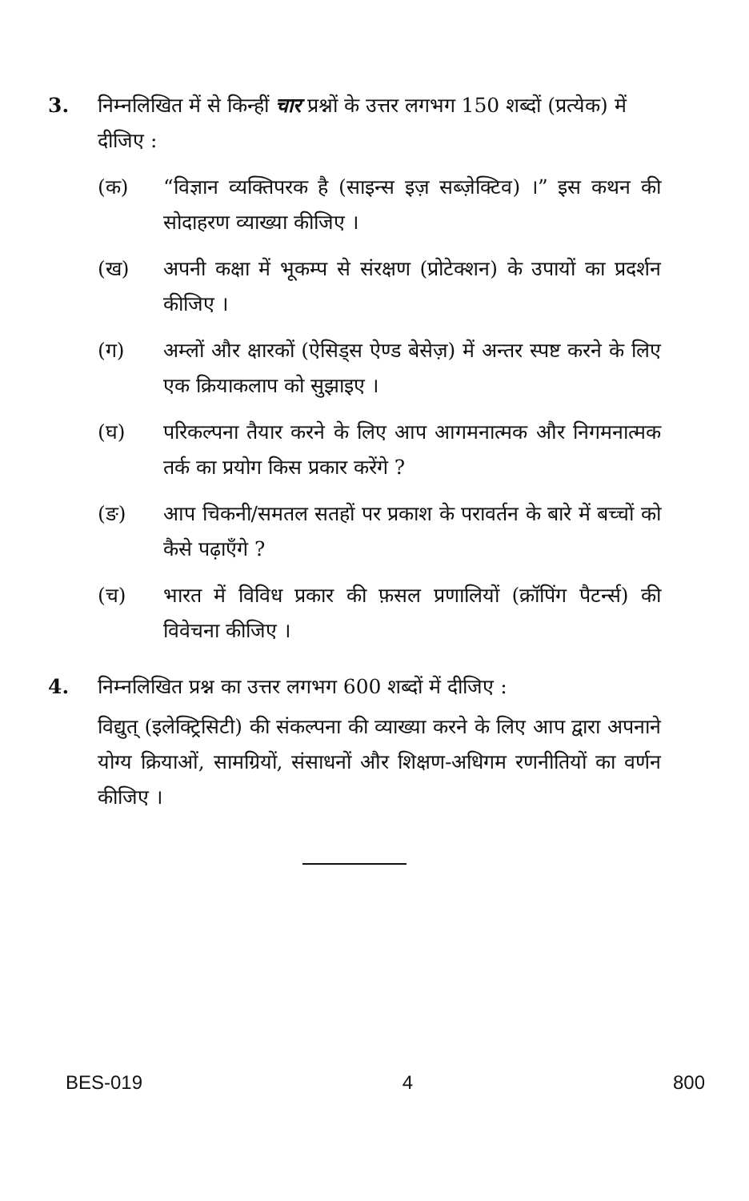3. निम्नलिखित में से किन्हीं चार प्रश्नों के उत्तर लगभग 150 शब्दों (प्रत्येक) में दीजिए :
(क) “विज्ञान व्यक्तिपरक है (साइन्स इज़ सब्ज़ेक्टिव) ।” इस कथन की सोदाहरण व्याख्या कीजिए ।
(ख) अपनी कक्षा में भूकम्प से संरक्षण (प्रोटेक्शन) के उपायों का प्रदर्शन कीजिए ।
(ग) अम्लों और क्षारकों (ऐसिड्स ऐण्ड बेसेज़) में अन्तर स्पष्ट करने के लिए एक क्रियाकलाप को सुझाइए ।
(घ) परिकल्पना तैयार करने के लिए आप आगमनात्मक और निगमनात्मक तर्क का प्रयोग किस प्रकार करेंगे ?
(ङ) आप चिकनी/समतल सतहों पर प्रकाश के परावर्तन के बारे में बच्चों को कैसे पढ़ाएँगे ?
(च) भारत में विविध प्रकार की फ़सल प्रणालियों (क्रॉपिंग पैटर्न्स) की विवेचना कीजिए ।
4. निम्नलिखित प्रश्न का उत्तर लगभग 600 शब्दों में दीजिए :
विद्युत् (इलेक्ट्रिसिटी) की संकल्पना की व्याख्या करने के लिए आप द्वारा अपनाने योग्य क्रियाओं, सामग्रियों, संसाधनों और शिक्षण-अधिगम रणनीतियों का वर्णन कीजिए ।
BES-019 4 800